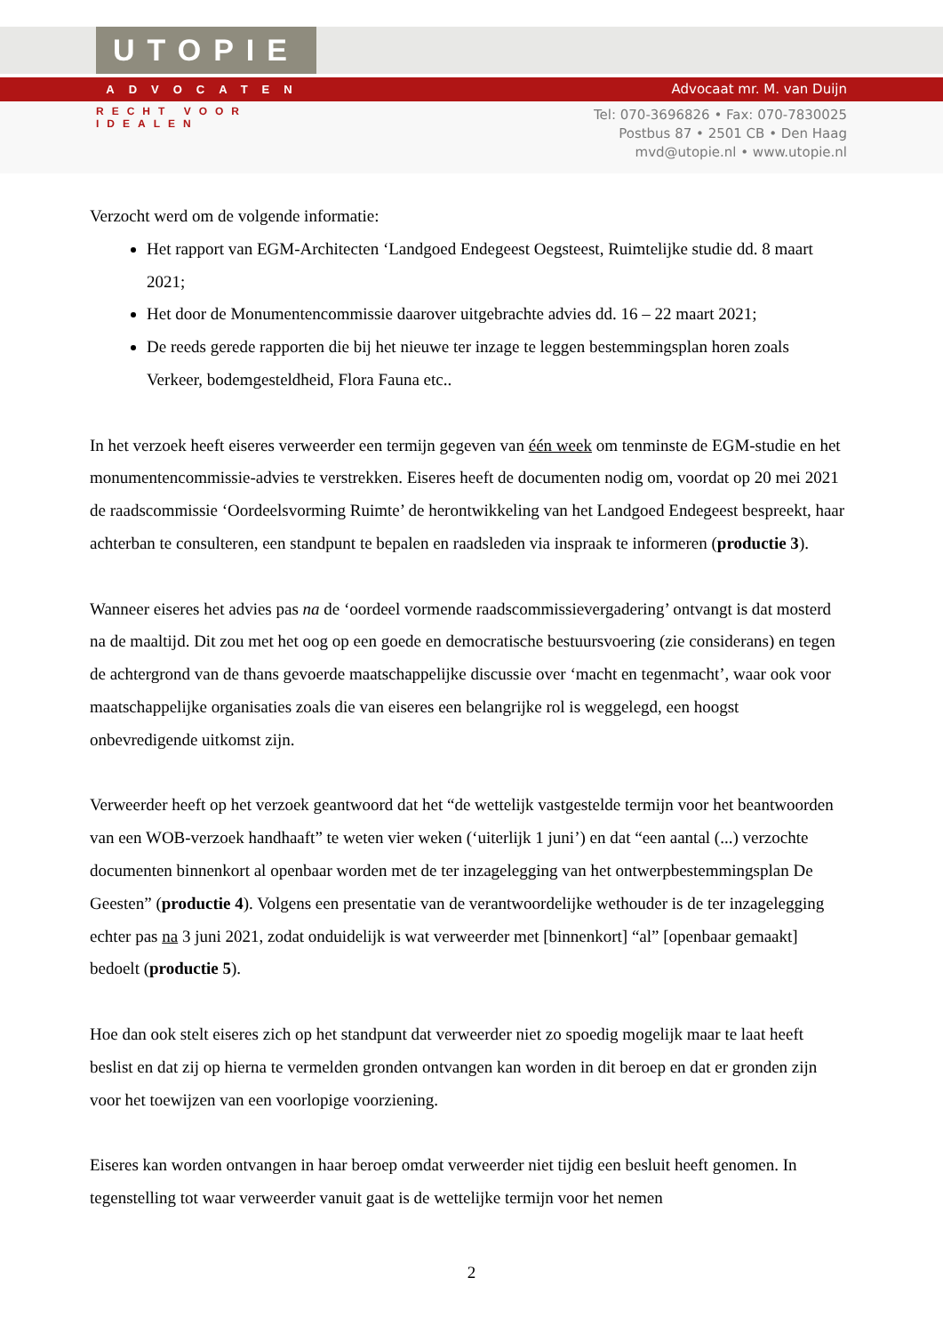UTOPIE
ADVOCATEN
RECHT VOOR IDEALEN
Advocaat mr. M. van Duijn
Tel: 070-3696826 • Fax: 070-7830025
Postbus 87 • 2501 CB • Den Haag
mvd@utopie.nl • www.utopie.nl
Verzocht werd om de volgende informatie:
Het rapport van EGM-Architecten ‘Landgoed Endegeest Oegsteest, Ruimtelijke studie dd. 8 maart 2021;
Het door de Monumentencommissie daarover uitgebrachte advies dd. 16 – 22 maart 2021;
De reeds gerede rapporten die bij het nieuwe ter inzage te leggen bestemmingsplan horen zoals Verkeer, bodemgesteldheid, Flora Fauna etc..
In het verzoek heeft eiseres verweerder een termijn gegeven van één week om tenminste de EGM-studie en het monumentencommissie-advies te verstrekken. Eiseres heeft de documenten nodig om, voordat op 20 mei 2021 de raadscommissie ‘Oordeelsvorming Ruimte’ de herontwikkeling van het Landgoed Endegeest bespreekt, haar achterban te consulteren, een standpunt te bepalen en raadsleden via inspraak te informeren (productie 3).
Wanneer eiseres het advies pas na de ‘oordeel vormende raadscommissievergadering’ ontvangt is dat mosterd na de maaltijd. Dit zou met het oog op een goede en democratische bestuursvoering (zie considerans) en tegen de achtergrond van de thans gevoerde maatschappelijke discussie over ‘macht en tegenmacht’, waar ook voor maatschappelijke organisaties zoals die van eiseres een belangrijke rol is weggelegd, een hoogst onbevredigende uitkomst zijn.
Verweerder heeft op het verzoek geantwoord dat het “de wettelijk vastgestelde termijn voor het beantwoorden van een WOB-verzoek handhaaft” te weten vier weken (‘uiterlijk 1 juni’) en dat “een aantal (...) verzochte documenten binnenkort al openbaar worden met de ter inzagelegging van het ontwerpbestemmingsplan De Geesten” (productie 4). Volgens een presentatie van de verantwoordelijke wethouder is de ter inzagelegging echter pas na 3 juni 2021, zodat onduidelijk is wat verweerder met [binnenkort] “al” [openbaar gemaakt] bedoelt (productie 5).
Hoe dan ook stelt eiseres zich op het standpunt dat verweerder niet zo spoedig mogelijk maar te laat heeft beslist en dat zij op hierna te vermelden gronden ontvangen kan worden in dit beroep en dat er gronden zijn voor het toewijzen van een voorlopige voorziening.
Eiseres kan worden ontvangen in haar beroep omdat verweerder niet tijdig een besluit heeft genomen. In tegenstelling tot waar verweerder vanuit gaat is de wettelijke termijn voor het nemen
2